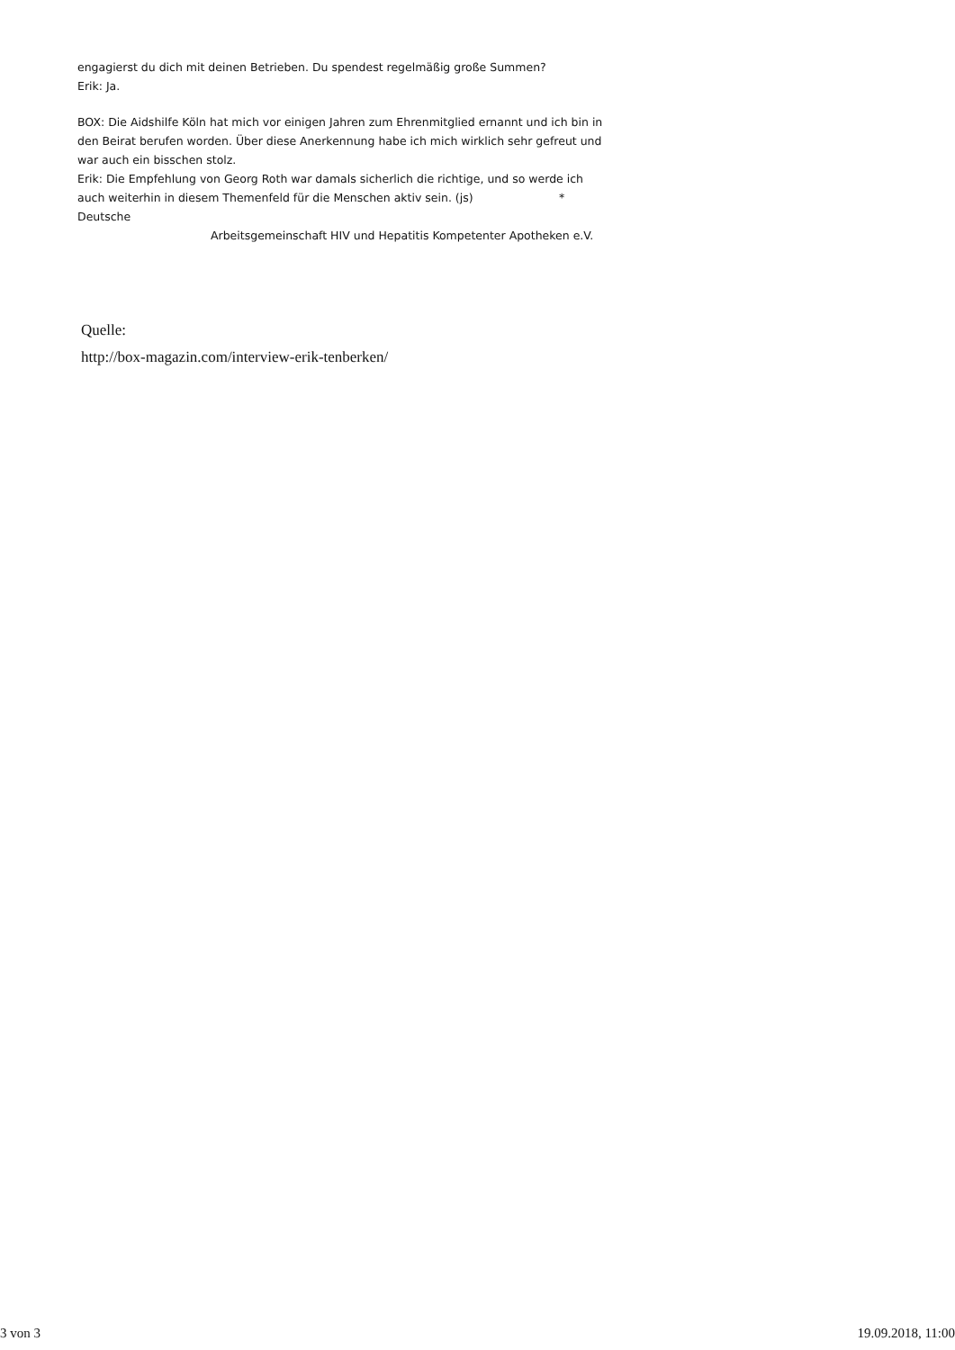engagierst du dich mit deinen Betrieben. Du spendest regelmäßig große Summen?
Erik: Ja.
BOX: Die Aidshilfe Köln hat mich vor einigen Jahren zum Ehrenmitglied ernannt und ich bin in den Beirat berufen worden. Über diese Anerkennung habe ich mich wirklich sehr gefreut und war auch ein bisschen stolz.
Erik: Die Empfehlung von Georg Roth war damals sicherlich die richtige, und so werde ich auch weiterhin in diesem Themenfeld für die Menschen aktiv sein. (js) * Deutsche
Arbeitsgemeinschaft HIV und Hepatitis Kompetenter Apotheken e.V.
Quelle:
http://box-magazin.com/interview-erik-tenberken/
3 von 3 19.09.2018, 11:00